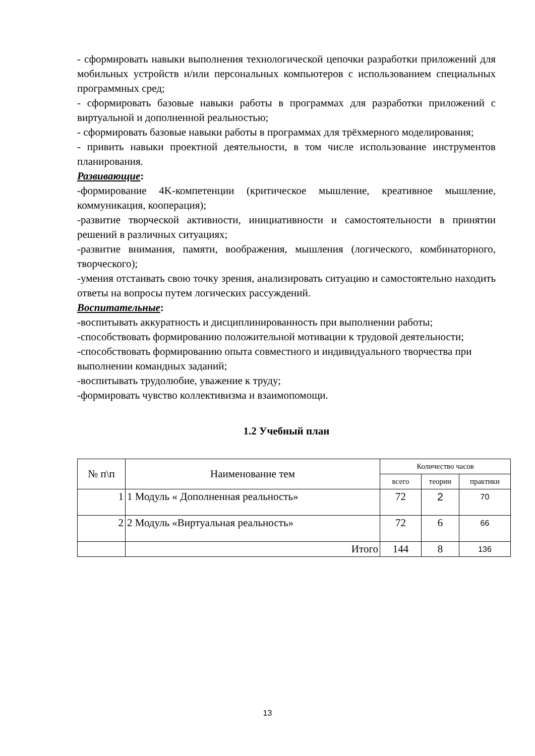- сформировать навыки выполнения технологической цепочки разработки приложений для мобильных устройств и/или персональных компьютеров с использованием специальных программных сред;
- сформировать базовые навыки работы в программах для разработки приложений с виртуальной и дополненной реальностью;
- сформировать базовые навыки работы в программах для трёхмерного моделирования;
- привить навыки проектной деятельности, в том числе использование инструментов планирования.
Развивающие:
-формирование 4K-компетенции (критическое мышление, креативное мышление, коммуникация, кооперация);
-развитие творческой активности, инициативности и самостоятельности в принятии решений в различных ситуациях;
-развитие внимания, памяти, воображения, мышления (логического, комбинаторного, творческого);
-умения отстаивать свою точку зрения, анализировать ситуацию и самостоятельно находить ответы на вопросы путем логических рассуждений.
Воспитательные:
-воспитывать аккуратность и дисциплинированность при выполнении работы;
-способствовать формированию положительной мотивации к трудовой деятельности;
-способствовать формированию опыта совместного и индивидуального творчества при выполнении командных заданий;
-воспитывать трудолюбие, уважение к труду;
-формировать чувство коллективизма и взаимопомощи.
1.2 Учебный план
| № п\п | Наименование тем | Количество часов | | |
| --- | --- | --- | --- | --- |
| | | всего | теории | практики |
| 1 | 1 Модуль « Дополненная реальность» | 72 | 2 | 70 |
| 2 | 2 Модуль «Виртуальная реальность» | 72 | 6 | 66 |
| | Итого | 144 | 8 | 136 |
13